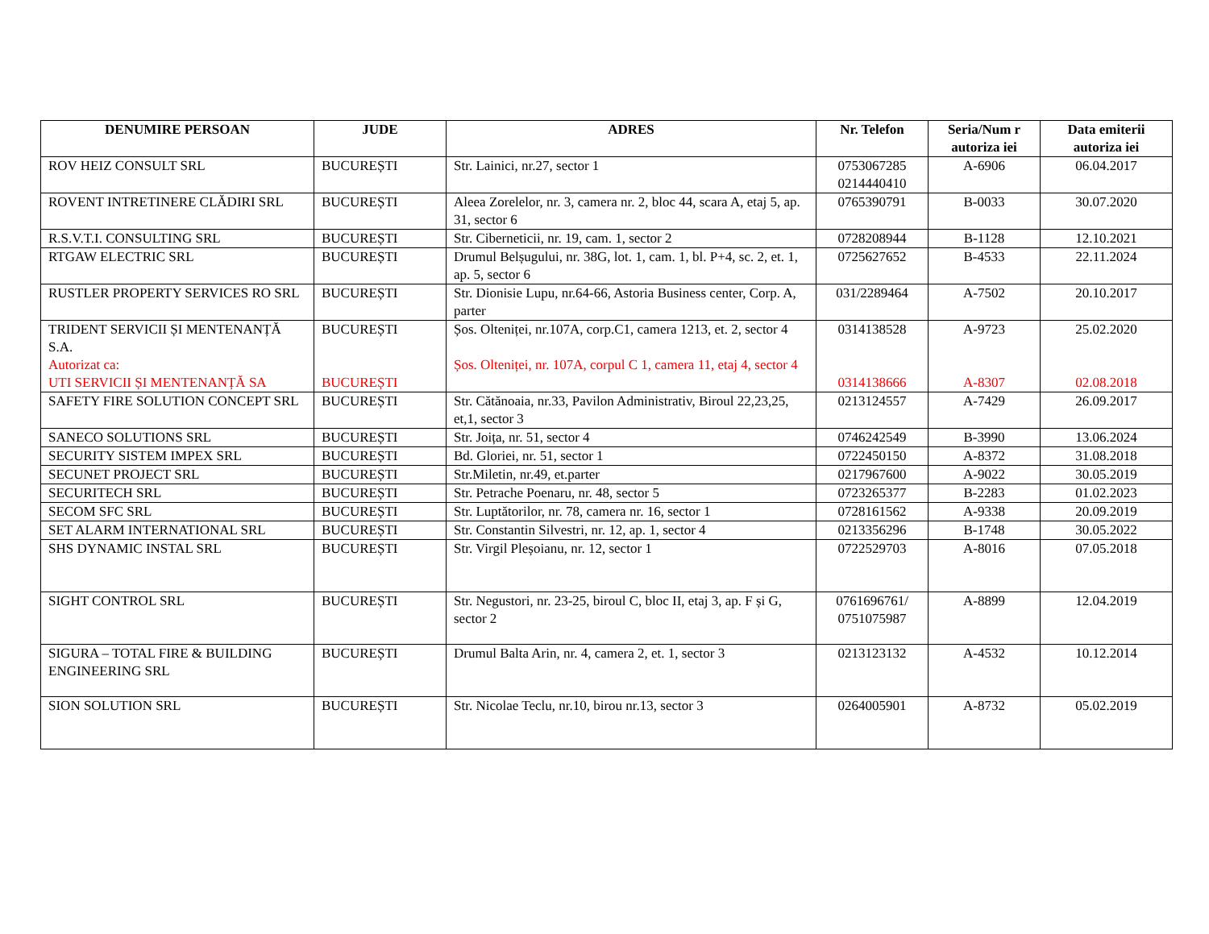| DENUMIRE PERSOAN | JUDE | ADRES | Nr. Telefon | Seria/Num r autoriza iei | Data emiterii autoriza iei |
| --- | --- | --- | --- | --- | --- |
| ROV HEIZ CONSULT SRL | BUCUREȘTI | Str. Lainici, nr.27, sector 1 | 0753067285 0214440410 | A-6906 | 06.04.2017 |
| ROVENT INTRETINERE CLĂDIRI SRL | BUCUREȘTI | Aleea Zorelelor, nr. 3, camera nr. 2, bloc 44, scara A, etaj 5, ap. 31, sector 6 | 0765390791 | B-0033 | 30.07.2020 |
| R.S.V.T.I. CONSULTING SRL | BUCUREȘTI | Str. Ciberneticii, nr. 19, cam. 1, sector 2 | 0728208944 | B-1128 | 12.10.2021 |
| RTGAW ELECTRIC SRL | BUCUREȘTI | Drumul Belșugului, nr. 38G, lot. 1, cam. 1, bl. P+4, sc. 2, et. 1, ap. 5, sector 6 | 0725627652 | B-4533 | 22.11.2024 |
| RUSTLER PROPERTY SERVICES RO SRL | BUCUREȘTI | Str. Dionisie Lupu, nr.64-66, Astoria Business center, Corp. A, parter | 031/2289464 | A-7502 | 20.10.2017 |
| TRIDENT SERVICII ȘI MENTENANȚĂ S.A. Autorizat ca: UTI SERVICII ȘI MENTENANȚĂ SA | BUCUREȘTI BUCUREȘTI | Șos. Olteniței, nr.107A, corp.C1, camera 1213, et. 2, sector 4 Șos. Olteniței, nr. 107A, corpul C 1, camera 11, etaj 4, sector 4 | 0314138528 0314138666 | A-9723 A-8307 | 25.02.2020 02.08.2018 |
| SAFETY FIRE SOLUTION CONCEPT SRL | BUCUREȘTI | Str. Cătănoaia, nr.33, Pavilon Administrativ, Biroul 22,23,25, et,1, sector 3 | 0213124557 | A-7429 | 26.09.2017 |
| SANECO SOLUTIONS SRL | BUCUREȘTI | Str. Joița, nr. 51, sector 4 | 0746242549 | B-3990 | 13.06.2024 |
| SECURITY SISTEM IMPEX SRL | BUCUREȘTI | Bd. Gloriei, nr. 51, sector 1 | 0722450150 | A-8372 | 31.08.2018 |
| SECUNET PROJECT SRL | BUCUREȘTI | Str.Miletin, nr.49, et.parter | 0217967600 | A-9022 | 30.05.2019 |
| SECURITECH SRL | BUCUREȘTI | Str. Petrache Poenaru, nr. 48, sector 5 | 0723265377 | B-2283 | 01.02.2023 |
| SECOM SFC SRL | BUCUREȘTI | Str. Luptătorilor, nr. 78, camera nr. 16, sector 1 | 0728161562 | A-9338 | 20.09.2019 |
| SET ALARM INTERNATIONAL SRL | BUCUREȘTI | Str. Constantin Silvestri, nr. 12, ap. 1, sector 4 | 0213356296 | B-1748 | 30.05.2022 |
| SHS DYNAMIC INSTAL SRL | BUCUREȘTI | Str. Virgil Pleșoianu, nr. 12, sector 1 | 0722529703 | A-8016 | 07.05.2018 |
| SIGHT CONTROL SRL | BUCUREȘTI | Str. Negustori, nr. 23-25, biroul C, bloc II, etaj 3, ap. F și G, sector 2 | 0761696761/ 0751075987 | A-8899 | 12.04.2019 |
| SIGURA – TOTAL FIRE & BUILDING ENGINEERING SRL | BUCUREȘTI | Drumul Balta Arin, nr. 4, camera 2, et. 1, sector 3 | 0213123132 | A-4532 | 10.12.2014 |
| SION SOLUTION SRL | BUCUREȘTI | Str. Nicolae Teclu, nr.10, birou nr.13, sector 3 | 0264005901 | A-8732 | 05.02.2019 |